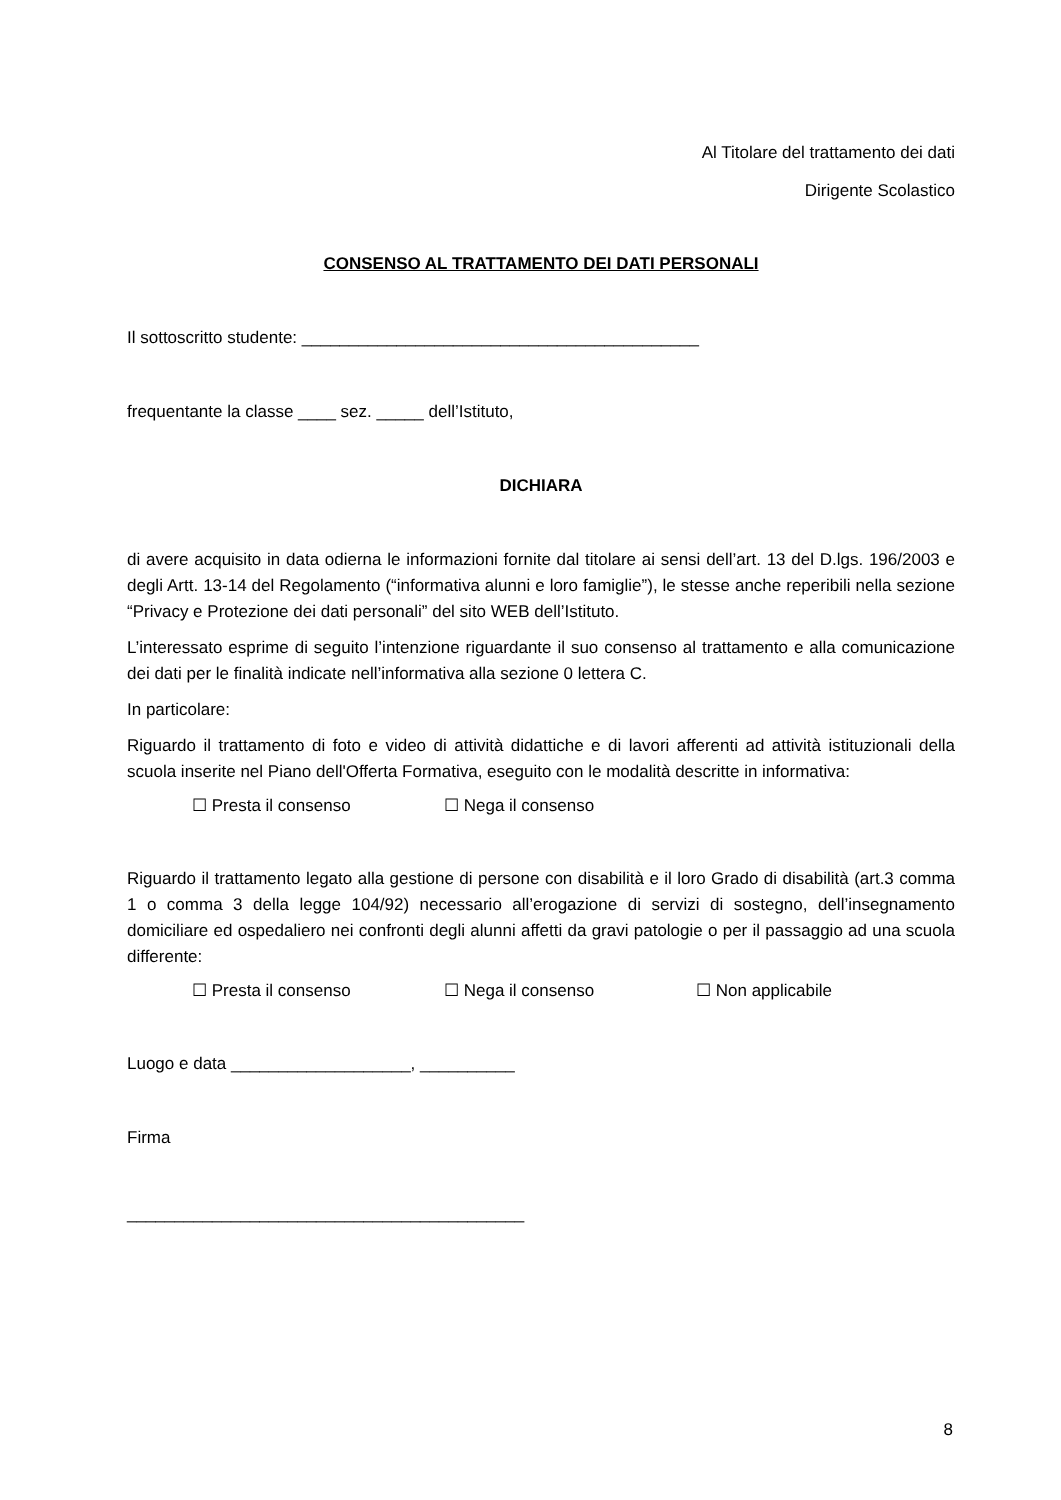Al Titolare del trattamento dei dati
Dirigente Scolastico
CONSENSO AL TRATTAMENTO DEI DATI PERSONALI
Il sottoscritto studente: __________________________________________
frequentante la classe ____ sez. _____ dell’Istituto,
DICHIARA
di avere acquisito in data odierna le informazioni fornite dal titolare ai sensi dell’art. 13 del D.lgs. 196/2003 e degli Artt. 13-14 del Regolamento (“informativa alunni e loro famiglie”), le stesse anche reperibili nella sezione “Privacy e Protezione dei dati personali” del sito WEB dell’Istituto.
L’interessato esprime di seguito l’intenzione riguardante il suo consenso al trattamento e alla comunicazione dei dati per le finalità indicate nell’informativa alla sezione 0 lettera C.
In particolare:
Riguardo il trattamento di foto e video di attività didattiche e di lavori afferenti ad attività istituzionali della scuola inserite nel Piano dell'Offerta Formativa, eseguito con le modalità descritte in informativa:
☐ Presta il consenso ☐ Nega il consenso
Riguardo il trattamento legato alla gestione di persone con disabilità e il loro Grado di disabilità (art.3 comma 1 o comma 3 della legge 104/92) necessario all’erogazione di servizi di sostegno, dell’insegnamento domiciliare ed ospedaliero nei confronti degli alunni affetti da gravi patologie o per il passaggio ad una scuola differente:
☐ Presta il consenso ☐ Nega il consenso ☐ Non applicabile
Luogo e data ___________________, __________
Firma
__________________________________________
8